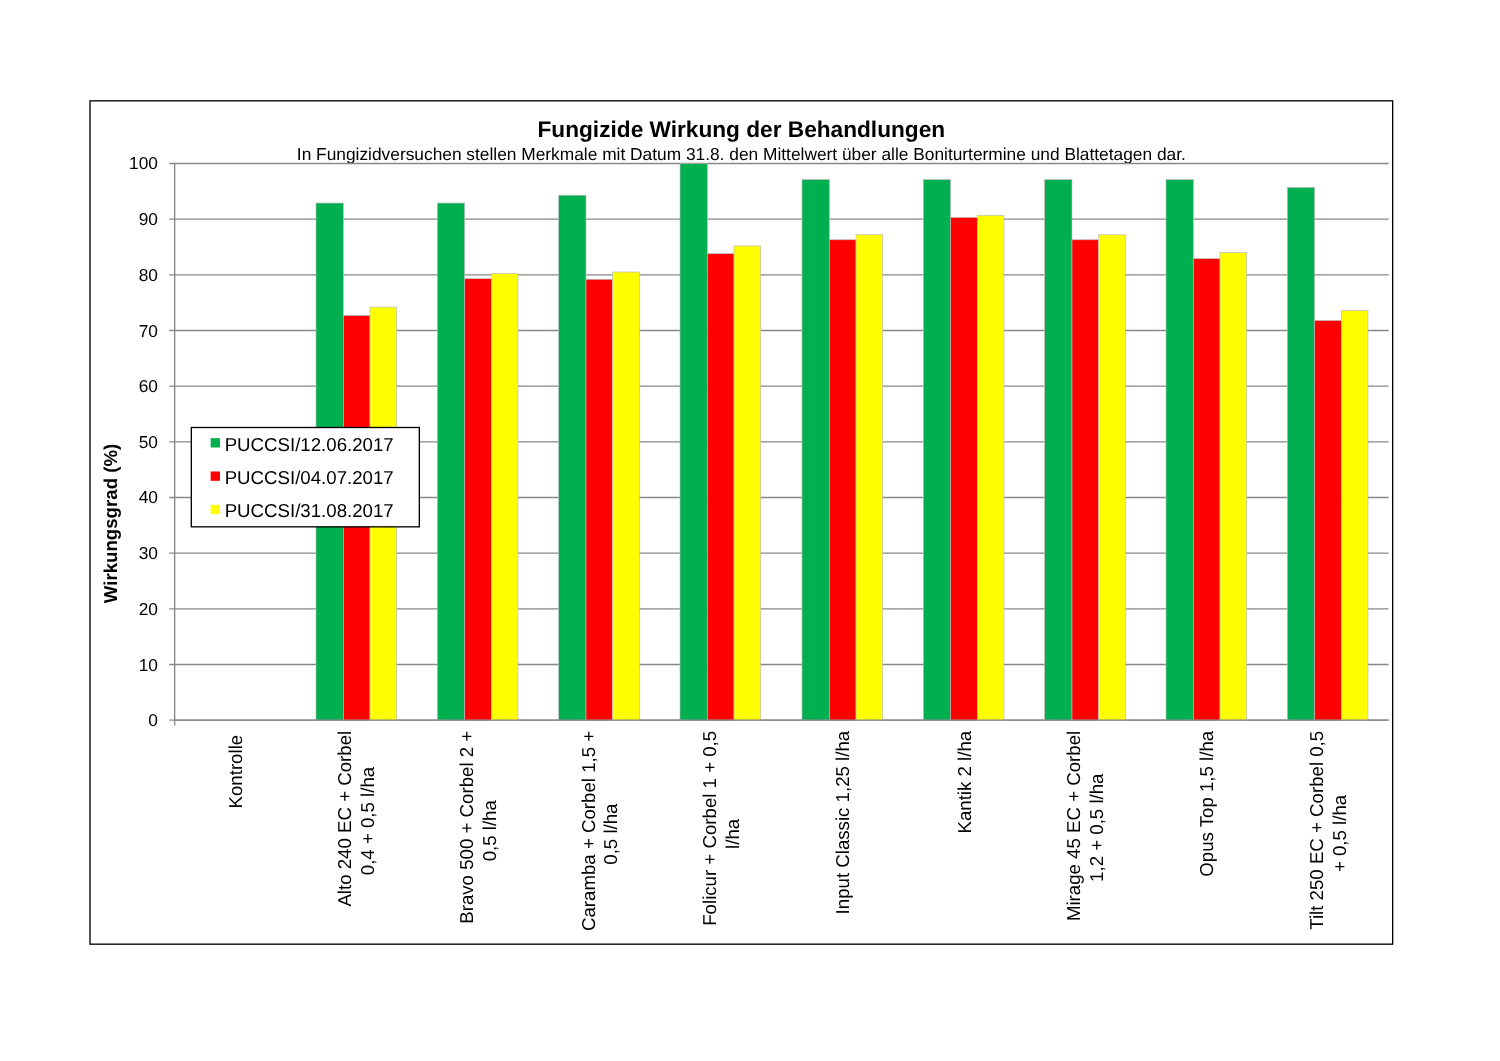Fungizide Wirkung der Behandlungen
In Fungizidversuchen stellen Merkmale mit Datum 31.8. den Mittelwert über alle Boniturtermine und Blattetagen dar.
100
90
80
70
60
50
40
30
20
10
0
Wirkungsgrad (%)
Kontrolle
Alto 240 EC + Corbel
0,4 + 0,5 l/ha
Bravo 500 + Corbel 2 +
0,5 l/ha
Caramba + Corbel 1,5 +
0,5 l/ha
Folicur + Corbel 1 + 0,5
l/ha
Input Classic 1,25 l/ha
Kantik 2 l/ha
Mirage 45 EC + Corbel
1,2 + 0,5 l/ha
Opus Top 1,5 l/ha
Tilt 250 EC + Corbel 0,5
+ 0,5 l/ha
PUCCSI/12.06.2017
PUCCSI/04.07.2017
PUCCSI/31.08.2017